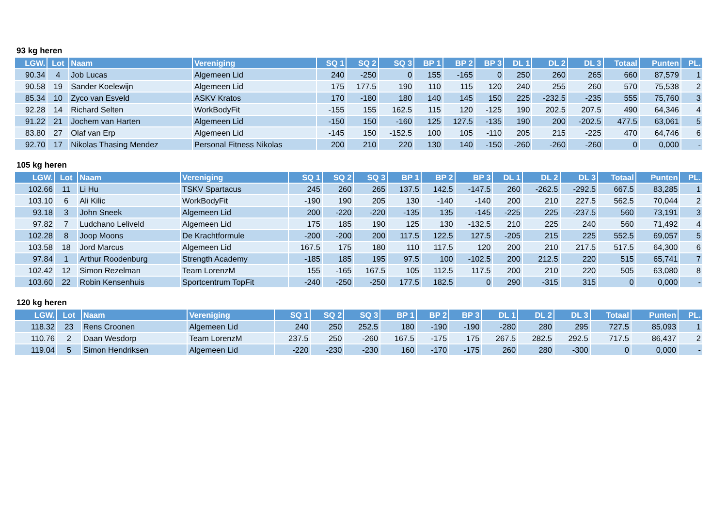93 kg heren
| LGW. | Lot | Naam | Vereniging | SQ 1 | SQ 2 | SQ 3 | BP 1 | BP 2 | BP 3 | DL 1 | DL 2 | DL 3 | Totaal | Punten | PL. |
| --- | --- | --- | --- | --- | --- | --- | --- | --- | --- | --- | --- | --- | --- | --- | --- |
| 90.34 | 4 | Job Lucas | Algemeen Lid | 240 | -250 | 0 | 155 | -165 | 0 | 250 | 260 | 265 | 660 | 87,579 | 1 |
| 90.58 | 19 | Sander Koelewijn | Algemeen Lid | 175 | 177.5 | 190 | 110 | 115 | 120 | 240 | 255 | 260 | 570 | 75,538 | 2 |
| 85.34 | 10 | Zyco van Esveld | ASKV Kratos | 170 | -180 | 180 | 140 | 145 | 150 | 225 | -232.5 | -235 | 555 | 75,760 | 3 |
| 92.28 | 14 | Richard Selten | WorkBodyFit | -155 | 155 | 162.5 | 115 | 120 | -125 | 190 | 202.5 | 207.5 | 490 | 64,346 | 4 |
| 91.22 | 21 | Jochem van Harten | Algemeen Lid | -150 | 150 | -160 | 125 | 127.5 | -135 | 190 | 200 | -202.5 | 477.5 | 63,061 | 5 |
| 83.80 | 27 | Olaf van Erp | Algemeen Lid | -145 | 150 | -152.5 | 100 | 105 | -110 | 205 | 215 | -225 | 470 | 64,746 | 6 |
| 92.70 | 17 | Nikolas Thasing Mendez | Personal Fitness Nikolas | 200 | 210 | 220 | 130 | 140 | -150 | -260 | -260 | -260 | 0 | 0,000 | - |
105 kg heren
| LGW. | Lot | Naam | Vereniging | SQ 1 | SQ 2 | SQ 3 | BP 1 | BP 2 | BP 3 | DL 1 | DL 2 | DL 3 | Totaal | Punten | PL. |
| --- | --- | --- | --- | --- | --- | --- | --- | --- | --- | --- | --- | --- | --- | --- | --- |
| 102.66 | 11 | Li Hu | TSKV Spartacus | 245 | 260 | 265 | 137.5 | 142.5 | -147.5 | 260 | -262.5 | -292.5 | 667.5 | 83,285 | 1 |
| 103.10 | 6 | Ali Kilic | WorkBodyFit | -190 | 190 | 205 | 130 | -140 | -140 | 200 | 210 | 227.5 | 562.5 | 70,044 | 2 |
| 93.18 | 3 | John Sneek | Algemeen Lid | 200 | -220 | -220 | -135 | 135 | -145 | -225 | 225 | -237.5 | 560 | 73,191 | 3 |
| 97.82 | 7 | Ludchano Leliveld | Algemeen Lid | 175 | 185 | 190 | 125 | 130 | -132.5 | 210 | 225 | 240 | 560 | 71,492 | 4 |
| 102.28 | 8 | Joop Moons | De Krachtformule | -200 | -200 | 200 | 117.5 | 122.5 | 127.5 | -205 | 215 | 225 | 552.5 | 69,057 | 5 |
| 103.58 | 18 | Jord Marcus | Algemeen Lid | 167.5 | 175 | 180 | 110 | 117.5 | 120 | 200 | 210 | 217.5 | 517.5 | 64,300 | 6 |
| 97.84 | 1 | Arthur Roodenburg | Strength Academy | -185 | 185 | 195 | 97.5 | 100 | -102.5 | 200 | 212.5 | 220 | 515 | 65,741 | 7 |
| 102.42 | 12 | Simon Rezelman | Team LorenzM | 155 | -165 | 167.5 | 105 | 112.5 | 117.5 | 200 | 210 | 220 | 505 | 63,080 | 8 |
| 103.60 | 22 | Robin Kensenhuis | Sportcentrum TopFit | -240 | -250 | -250 | 177.5 | 182.5 | 0 | 290 | -315 | 315 | 0 | 0,000 | - |
120 kg heren
| LGW. | Lot | Naam | Vereniging | SQ 1 | SQ 2 | SQ 3 | BP 1 | BP 2 | BP 3 | DL 1 | DL 2 | DL 3 | Totaal | Punten | PL. |
| --- | --- | --- | --- | --- | --- | --- | --- | --- | --- | --- | --- | --- | --- | --- | --- |
| 118.32 | 23 | Rens Croonen | Algemeen Lid | 240 | 250 | 252.5 | 180 | -190 | -190 | -280 | 280 | 295 | 727.5 | 85,093 | 1 |
| 110.76 | 2 | Daan Wesdorp | Team LorenzM | 237.5 | 250 | -260 | 167.5 | -175 | 175 | 267.5 | 282.5 | 292.5 | 717.5 | 86,437 | 2 |
| 119.04 | 5 | Simon Hendriksen | Algemeen Lid | -220 | -230 | -230 | 160 | -170 | -175 | 260 | 280 | -300 | 0 | 0,000 | - |